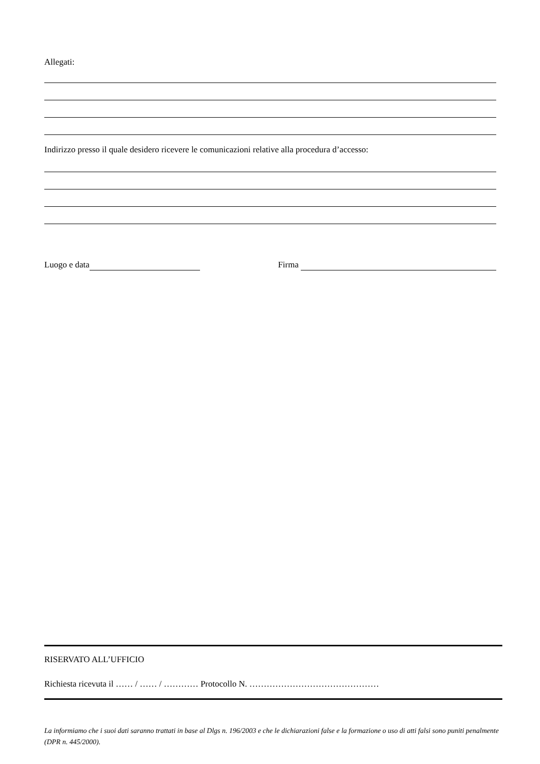Allegati:
Indirizzo presso il quale desidero ricevere le comunicazioni relative alla procedura d’accesso:
Luogo e data Firma
RISERVATO ALL’UFFICIO
Richiesta ricevuta il …… / …… / ………… Protocollo N. ………………………………………
La informiamo che i suoi dati saranno trattati in base al Dlgs n. 196/2003 e che le dichiarazioni false e la formazione o uso di atti falsi sono puniti penalmente (DPR n. 445/2000).